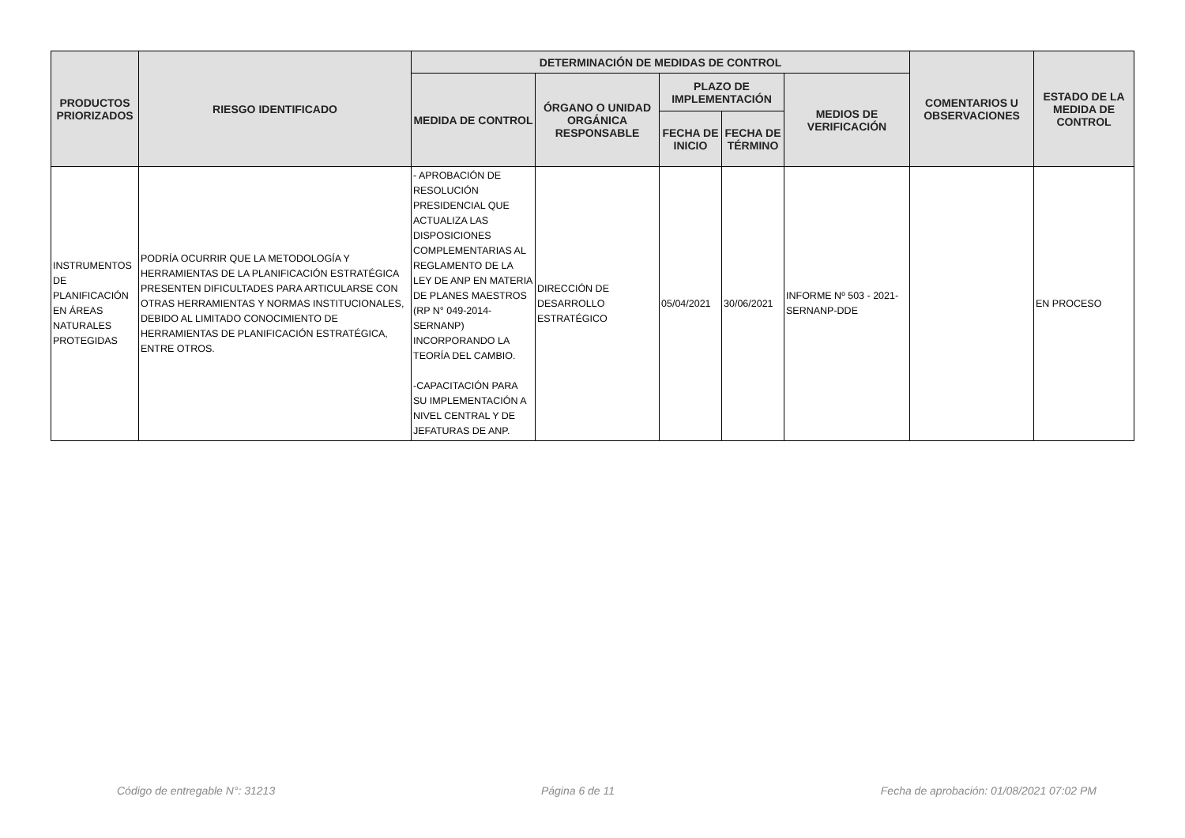| PRODUCTOS PRIORIZADOS | RIESGO IDENTIFICADO | DETERMINACIÓN DE MEDIDAS DE CONTROL | | | | | COMENTARIOS U OBSERVACIONES | ESTADO DE LA MEDIDA DE CONTROL |
| --- | --- | --- | --- | --- | --- | --- | --- | --- |
| | | MEDIDA DE CONTROL | ÓRGANO O UNIDAD ORGÁNICA RESPONSABLE | PLAZO DE IMPLEMENTACIÓN | | MEDIOS DE VERIFICACIÓN | | |
| | | | | FECHA DE INICIO | FECHA DE TÉRMINO | | | |
| INSTRUMENTOS DE PLANIFICACIÓN EN ÁREAS NATURALES PROTEGIDAS | PODRÍA OCURRIR QUE LA METODOLOGÍA Y HERRAMIENTAS DE LA PLANIFICACIÓN ESTRATÉGICA PRESENTEN DIFICULTADES PARA ARTICULARSE CON OTRAS HERRAMIENTAS Y NORMAS INSTITUCIONALES, DEBIDO AL LIMITADO CONOCIMIENTO DE HERRAMIENTAS DE PLANIFICACIÓN ESTRATÉGICA, ENTRE OTROS. | - APROBACIÓN DE RESOLUCIÓN PRESIDENCIAL QUE ACTUALIZA LAS DISPOSICIONES COMPLEMENTARIAS AL REGLAMENTO DE LA LEY DE ANP EN MATERIA DE PLANES MAESTROS (RP N° 049-2014-SERNANP) INCORPORANDO LA TEORÍA DEL CAMBIO. -CAPACITACIÓN PARA SU IMPLEMENTACIÓN A NIVEL CENTRAL Y DE JEFATURAS DE ANP. | DIRECCIÓN DE DESARROLLO ESTRATÉGICO | 05/04/2021 | 30/06/2021 | INFORME Nº 503 - 2021-SERNANP-DDE | | EN PROCESO |
Código de entregable N°: 31213 Página 6 de 11 Fecha de aprobación: 01/08/2021 07:02 PM